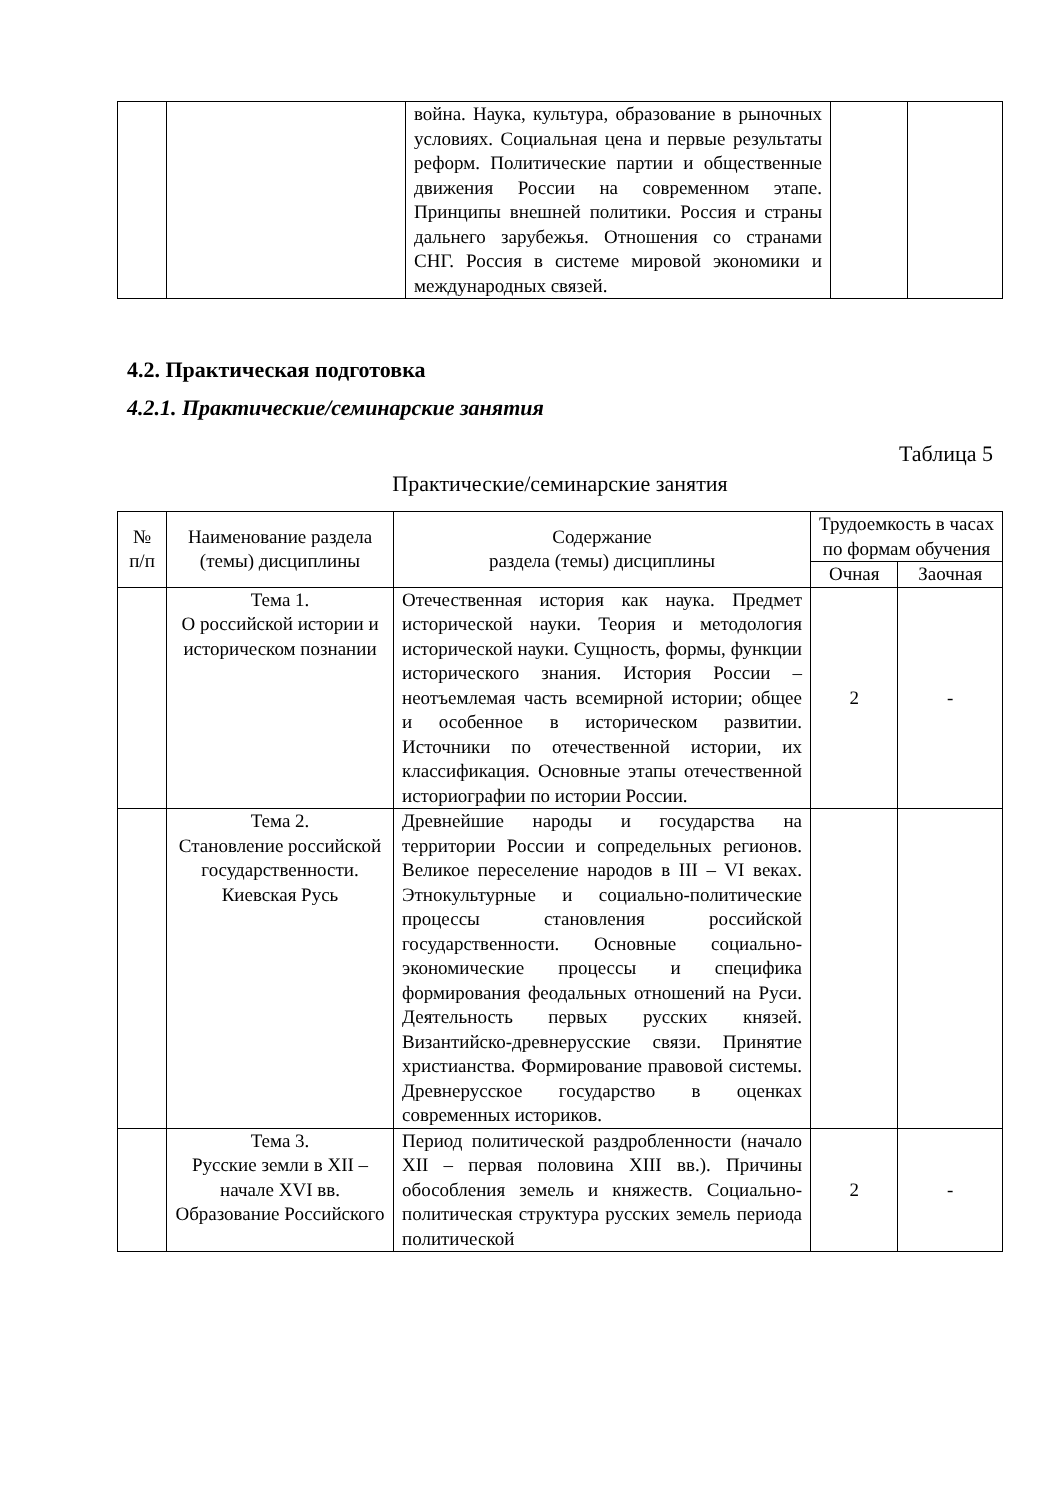| | | война. Наука, культура, образование в рыночных условиях. Социальная цена и первые результаты реформ. Политические партии и общественные движения России на современном этапе. Принципы внешней политики. Россия и страны дальнего зарубежья. Отношения со странами СНГ. Россия в системе мировой экономики и международных связей. | | |
4.2. Практическая подготовка
4.2.1. Практические/семинарские занятия
Таблица 5
Практические/семинарские занятия
| № п/п | Наименование раздела (темы) дисциплины | Содержание раздела (темы) дисциплины | Трудоемкость в часах по формам обучения | |
| --- | --- | --- | --- | --- |
| | | | Очная | Заочная |
| | Тема 1. О российской истории и историческом познании | Отечественная история как наука. Предмет исторической науки. Теория и методология исторической науки. Сущность, формы, функции исторического знания. История России – неотъемлемая часть всемирной истории; общее и особенное в историческом развитии. Источники по отечественной истории, их классификация. Основные этапы отечественной историографии по истории России. | 2 | - |
| | Тема 2. Становление российской государственности. Киевская Русь | Древнейшие народы и государства на территории России и сопредельных регионов. Великое переселение народов в III – VI веках. Этнокультурные и социально-политические процессы становления российской государственности. Основные социально-экономические процессы и специфика формирования феодальных отношений на Руси. Деятельность первых русских князей. Византийско-древнерусские связи. Принятие христианства. Формирование правовой системы. Древнерусское государство в оценках современных историков. | | |
| | Тема 3. Русские земли в XII – начале XVI вв. Образование Российского | Период политической раздробленности (начало XII – первая половина XIII вв.). Причины обособления земель и княжеств. Социально-политическая структура русских земель периода политической | 2 | - |